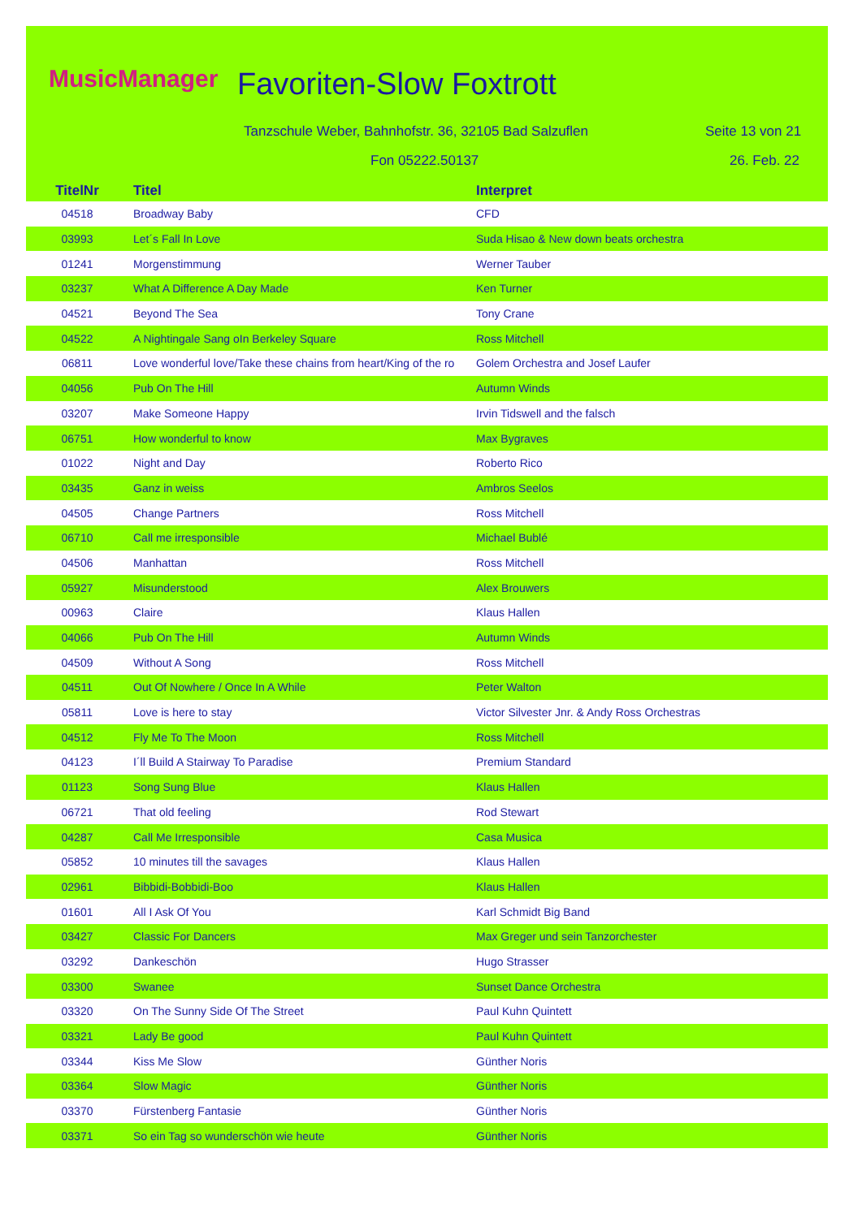MusicManager Favoriten-Slow Foxtrott
Tanzschule Weber, Bahnhofstr. 36, 32105 Bad Salzuflen
Seite 13 von 21
Fon 05222.50137 26. Feb. 22
| TitelNr | Titel | Interpret |
| --- | --- | --- |
| 04518 | Broadway Baby | CFD |
| 03993 | Let´s Fall In Love | Suda Hisao & New down beats orchestra |
| 01241 | Morgenstimmung | Werner Tauber |
| 03237 | What A Difference A Day Made | Ken Turner |
| 04521 | Beyond The Sea | Tony Crane |
| 04522 | A Nightingale Sang oIn Berkeley Square | Ross Mitchell |
| 06811 | Love wonderful love/Take these chains from heart/King of the ro | Golem Orchestra and Josef Laufer |
| 04056 | Pub On The Hill | Autumn Winds |
| 03207 | Make Someone Happy | Irvin Tidswell and the falsch |
| 06751 | How wonderful to know | Max Bygraves |
| 01022 | Night and Day | Roberto Rico |
| 03435 | Ganz in weiss | Ambros Seelos |
| 04505 | Change Partners | Ross Mitchell |
| 06710 | Call me irresponsible | Michael Bublé |
| 04506 | Manhattan | Ross Mitchell |
| 05927 | Misunderstood | Alex Brouwers |
| 00963 | Claire | Klaus Hallen |
| 04066 | Pub On The Hill | Autumn Winds |
| 04509 | Without A Song | Ross Mitchell |
| 04511 | Out Of Nowhere / Once In A While | Peter Walton |
| 05811 | Love is here to stay | Victor Silvester Jnr. & Andy Ross Orchestras |
| 04512 | Fly Me To The Moon | Ross Mitchell |
| 04123 | I´ll Build A Stairway To Paradise | Premium Standard |
| 01123 | Song Sung Blue | Klaus Hallen |
| 06721 | That old feeling | Rod Stewart |
| 04287 | Call Me Irresponsible | Casa Musica |
| 05852 | 10 minutes till the savages | Klaus Hallen |
| 02961 | Bibbidi-Bobbidi-Boo | Klaus Hallen |
| 01601 | All I Ask Of You | Karl Schmidt Big Band |
| 03427 | Classic For Dancers | Max Greger und sein Tanzorchester |
| 03292 | Dankeschön | Hugo Strasser |
| 03300 | Swanee | Sunset Dance Orchestra |
| 03320 | On The Sunny Side Of The Street | Paul Kuhn Quintett |
| 03321 | Lady Be good | Paul Kuhn Quintett |
| 03344 | Kiss Me Slow | Günther Noris |
| 03364 | Slow Magic | Günther Noris |
| 03370 | Fürstenberg Fantasie | Günther Noris |
| 03371 | So ein Tag so wunderschön wie heute | Günther Noris |